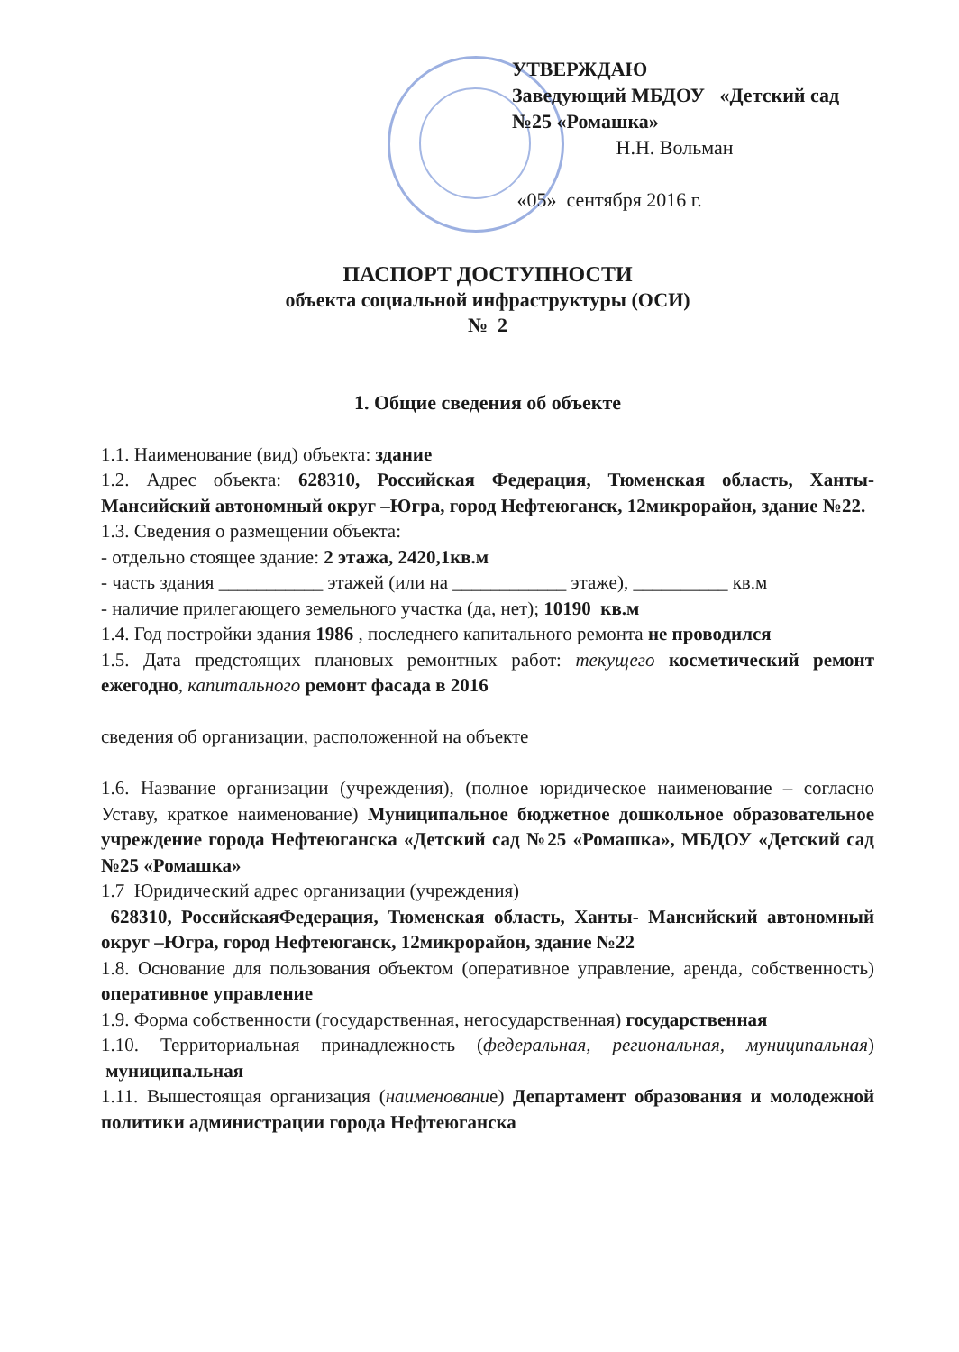УТВЕРЖДАЮ
Заведующий МБДОУ «Детский сад №25 «Ромашка»
Н.Н. Вольман
«05» сентября 2016 г.
ПАСПОРТ ДОСТУПНОСТИ
объекта социальной инфраструктуры (ОСИ)
№ 2
1. Общие сведения об объекте
1.1. Наименование (вид) объекта: здание
1.2. Адрес объекта: 628310, Российская Федерация, Тюменская область, Ханты- Мансийский автономный округ –Югра, город Нефтеюганск, 12микрорайон, здание №22.
1.3. Сведения о размещении объекта:
- отдельно стоящее здание: 2 этажа, 2420,1кв.м
- часть здания ___________ этажей (или на ____________ этаже), __________ кв.м
- наличие прилегающего земельного участка (да, нет); 10190 кв.м
1.4. Год постройки здания 1986 , последнего капитального ремонта не проводился
1.5. Дата предстоящих плановых ремонтных работ: текущего косметический ремонт ежегодно, капитального ремонт фасада в 2016
сведения об организации, расположенной на объекте
1.6. Название организации (учреждения), (полное юридическое наименование – согласно Уставу, краткое наименование) Муниципальное бюджетное дошкольное образовательное учреждение города Нефтеюганска «Детский сад №25 «Ромашка», МБДОУ «Детский сад №25 «Ромашка»
1.7 Юридический адрес организации (учреждения)
628310, РоссийскаяФедерация, Тюменская область, Ханты- Мансийский автономный округ –Югра, город Нефтеюганск, 12микрорайон, здание №22
1.8. Основание для пользования объектом (оперативное управление, аренда, собственность) оперативное управление
1.9. Форма собственности (государственная, негосударственная) государственная
1.10. Территориальная принадлежность (федеральная, региональная, муниципальная) муниципальная
1.11. Вышестоящая организация (наименование) Департамент образования и молодежной политики администрации города Нефтеюганска